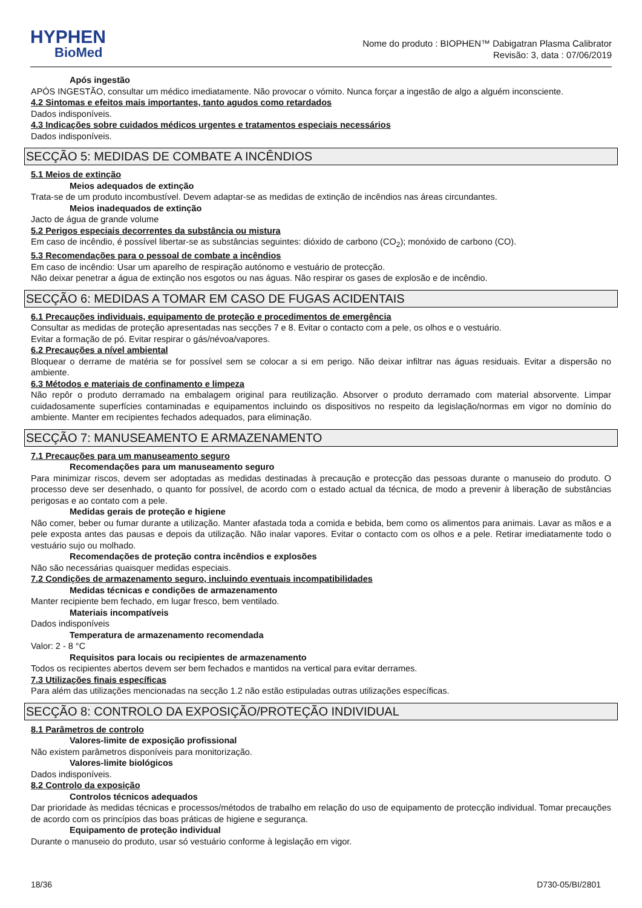HYPHEN
BioMed
Nome do produto : BIOPHEN™ Dabigatran Plasma Calibrator
Revisão: 3, data : 07/06/2019
Após ingestão
APÓS INGESTÃO, consultar um médico imediatamente. Não provocar o vómito. Nunca forçar a ingestão de algo a alguém inconsciente.
4.2 Sintomas e efeitos mais importantes, tanto agudos como retardados
Dados indisponíveis.
4.3 Indicações sobre cuidados médicos urgentes e tratamentos especiais necessários
Dados indisponíveis.
SECÇÃO 5: MEDIDAS DE COMBATE A INCÊNDIOS
5.1 Meios de extinção
Meios adequados de extinção
Trata-se de um produto incombustível. Devem adaptar-se as medidas de extinção de incêndios nas áreas circundantes.
Meios inadequados de extinção
Jacto de água de grande volume
5.2 Perigos especiais decorrentes da substância ou mistura
Em caso de incêndio, é possível libertar-se as substâncias seguintes: dióxido de carbono (CO<sub>2</sub>); monóxido de carbono (CO).
5.3 Recomendações para o pessoal de combate a incêndios
Em caso de incêndio: Usar um aparelho de respiração autónomo e vestuário de protecção.
Não deixar penetrar a água de extinção nos esgotos ou nas águas. Não respirar os gases de explosão e de incêndio.
SECÇÃO 6: MEDIDAS A TOMAR EM CASO DE FUGAS ACIDENTAIS
6.1 Precauções individuais, equipamento de proteção e procedimentos de emergência
Consultar as medidas de proteção apresentadas nas secções 7 e 8. Evitar o contacto com a pele, os olhos e o vestuário.
Evitar a formação de pó. Evitar respirar o gás/névoa/vapores.
6.2 Precauções a nível ambiental
Bloquear o derrame de matéria se for possível sem se colocar a si em perigo. Não deixar infiltrar nas águas residuais. Evitar a dispersão no ambiente.
6.3 Métodos e materiais de confinamento e limpeza
Não repôr o produto derramado na embalagem original para reutilização. Absorver o produto derramado com material absorvente. Limpar cuidadosamente superfícies contaminadas e equipamentos incluindo os dispositivos no respeito da legislação/normas em vigor no domínio do ambiente. Manter em recipientes fechados adequados, para eliminação.
SECÇÃO 7: MANUSEAMENTO E ARMAZENAMENTO
7.1 Precauções para um manuseamento seguro
Recomendações para um manuseamento seguro
Para minimizar riscos, devem ser adoptadas as medidas destinadas à precaução e protecção das pessoas durante o manuseio do produto. O processo deve ser desenhado, o quanto for possível, de acordo com o estado actual da técnica, de modo a prevenir à liberação de substâncias perigosas e ao contato com a pele.
Medidas gerais de proteção e higiene
Não comer, beber ou fumar durante a utilização. Manter afastada toda a comida e bebida, bem como os alimentos para animais. Lavar as mãos e a pele exposta antes das pausas e depois da utilização. Não inalar vapores. Evitar o contacto com os olhos e a pele. Retirar imediatamente todo o vestuário sujo ou molhado.
Recomendações de proteção contra incêndios e explosões
Não são necessárias quaisquer medidas especiais.
7.2 Condições de armazenamento seguro, incluindo eventuais incompatibilidades
Medidas técnicas e condições de armazenamento
Manter recipiente bem fechado, em lugar fresco, bem ventilado.
Materiais incompatíveis
Dados indisponíveis
Temperatura de armazenamento recomendada
Valor: 2 - 8 °C
Requisitos para locais ou recipientes de armazenamento
Todos os recipientes abertos devem ser bem fechados e mantidos na vertical para evitar derrames.
7.3 Utilizações finais específicas
Para além das utilizações mencionadas na secção 1.2 não estão estipuladas outras utilizações específicas.
SECÇÃO 8: CONTROLO DA EXPOSIÇÃO/PROTEÇÃO INDIVIDUAL
8.1 Parâmetros de controlo
Valores-limite de exposição profissional
Não existem parâmetros disponíveis para monitorização.
Valores-limite biológicos
Dados indisponíveis.
8.2 Controlo da exposição
Controlos técnicos adequados
Dar prioridade às medidas técnicas e processos/métodos de trabalho em relação do uso de equipamento de protecção individual. Tomar precauções de acordo com os princípios das boas práticas de higiene e segurança.
Equipamento de proteção individual
Durante o manuseio do produto, usar só vestuário conforme à legislação em vigor.
18/36 D730-05/BI/2801